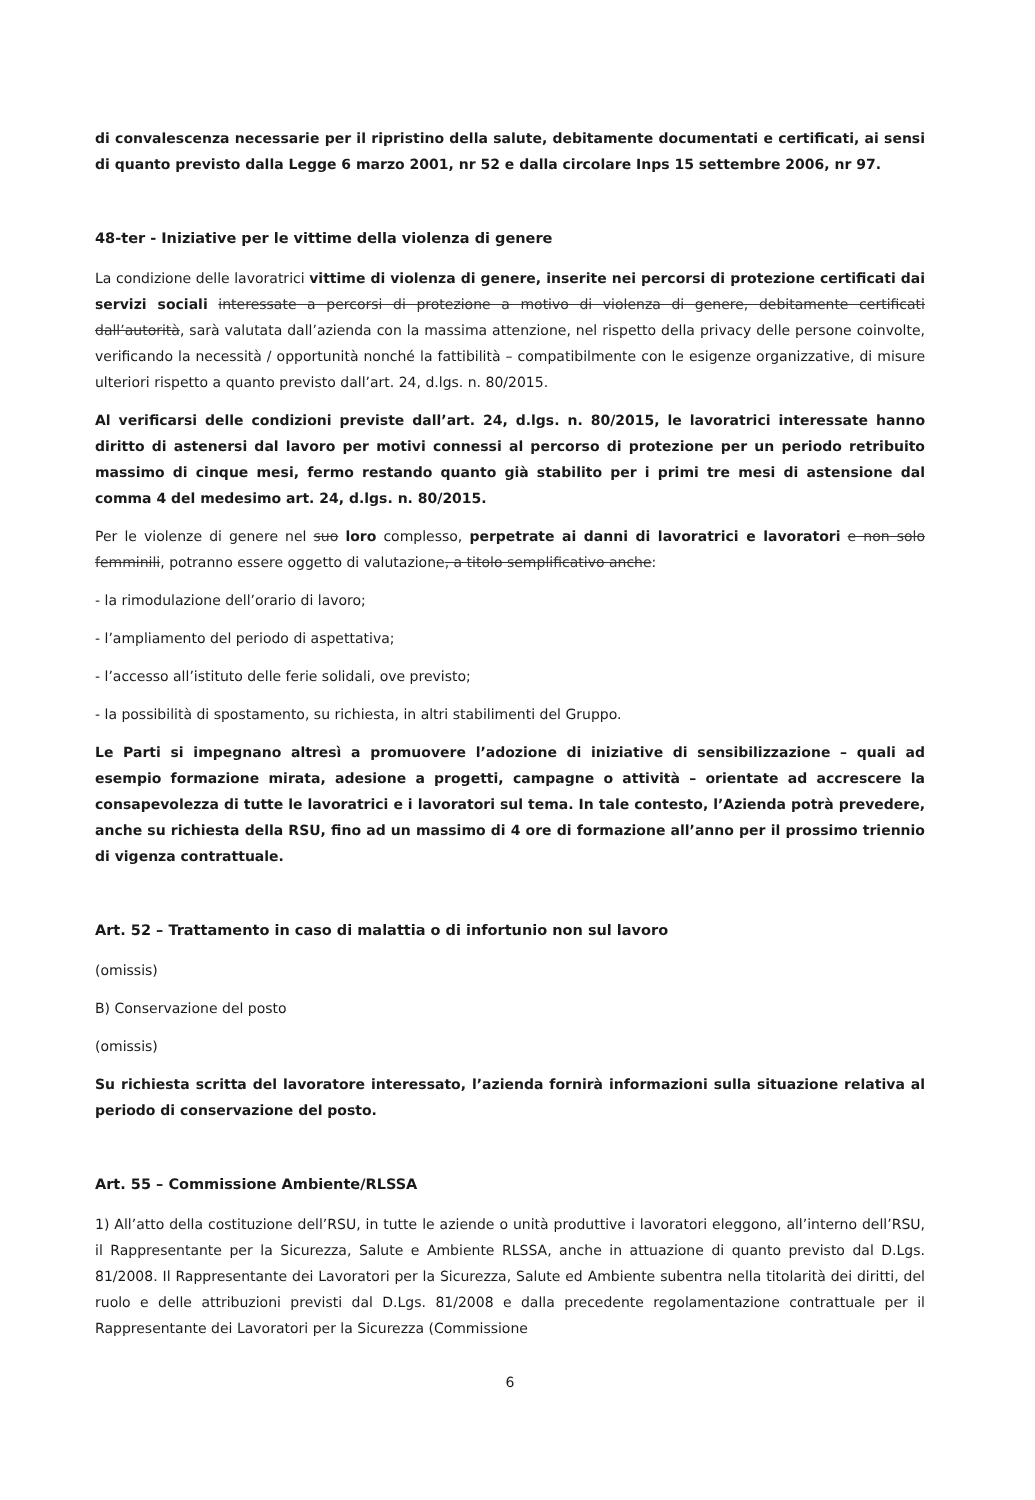di convalescenza necessarie per il ripristino della salute, debitamente documentati e certificati, ai sensi di quanto previsto dalla Legge 6 marzo 2001, nr 52 e dalla circolare Inps 15 settembre 2006, nr 97.
48-ter - Iniziative per le vittime della violenza di genere
La condizione delle lavoratrici vittime di violenza di genere, inserite nei percorsi di protezione certificati dai servizi sociali interessate a percorsi di protezione a motivo di violenza di genere, debitamente certificati dall’autorità, sarà valutata dall’azienda con la massima attenzione, nel rispetto della privacy delle persone coinvolte, verificando la necessità / opportunità nonché la fattibilità – compatibilmente con le esigenze organizzative, di misure ulteriori rispetto a quanto previsto dall’art. 24, d.lgs. n. 80/2015.
Al verificarsi delle condizioni previste dall’art. 24, d.lgs. n. 80/2015, le lavoratrici interessate hanno diritto di astenersi dal lavoro per motivi connessi al percorso di protezione per un periodo retribuito massimo di cinque mesi, fermo restando quanto già stabilito per i primi tre mesi di astensione dal comma 4 del medesimo art. 24, d.lgs. n. 80/2015.
Per le violenze di genere nel suo loro complesso, perpetrate ai danni di lavoratrici e lavoratori e non solo femminili, potranno essere oggetto di valutazione, a titolo semplificativo anche:
- la rimodulazione dell’orario di lavoro;
- l’ampliamento del periodo di aspettativa;
- l’accesso all’istituto delle ferie solidali, ove previsto;
- la possibilità di spostamento, su richiesta, in altri stabilimenti del Gruppo.
Le Parti si impegnano altresì a promuovere l’adozione di iniziative di sensibilizzazione – quali ad esempio formazione mirata, adesione a progetti, campagne o attività – orientate ad accrescere la consapevolezza di tutte le lavoratrici e i lavoratori sul tema. In tale contesto, l’Azienda potrà prevedere, anche su richiesta della RSU, fino ad un massimo di 4 ore di formazione all’anno per il prossimo triennio di vigenza contrattuale.
Art. 52 – Trattamento in caso di malattia o di infortunio non sul lavoro
(omissis)
B) Conservazione del posto
(omissis)
Su richiesta scritta del lavoratore interessato, l’azienda fornirà informazioni sulla situazione relativa al periodo di conservazione del posto.
Art. 55 – Commissione Ambiente/RLSSA
1) All’atto della costituzione dell’RSU, in tutte le aziende o unità produttive i lavoratori eleggono, all’interno dell’RSU, il Rappresentante per la Sicurezza, Salute e Ambiente RLSSA, anche in attuazione di quanto previsto dal D.Lgs. 81/2008. Il Rappresentante dei Lavoratori per la Sicurezza, Salute ed Ambiente subentra nella titolarità dei diritti, del ruolo e delle attribuzioni previsti dal D.Lgs. 81/2008 e dalla precedente regolamentazione contrattuale per il Rappresentante dei Lavoratori per la Sicurezza (Commissione
6